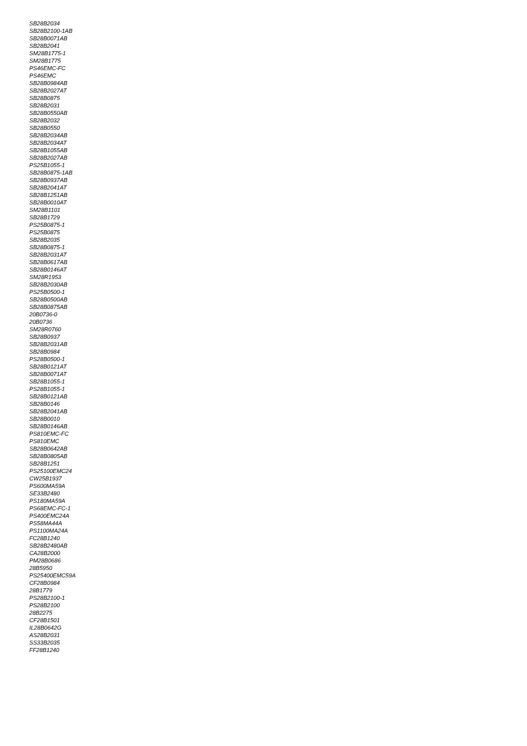SB28B2034
SB28B2100-1AB
SB28B0071AB
SB28B2041
SM28B1775-1
SM28B1775
PS46EMC-FC
PS46EMC
SB28B0984AB
SB28B2027AT
SB28B0875
SB28B2031
SB28B0550AB
SB28B2032
SB28B0550
SB28B2034AB
SB28B2034AT
SB28B1055AB
SB28B2027AB
PS25B1055-1
SB28B0875-1AB
SB28B0937AB
SB28B2041AT
SB28B1251AB
SB28B0010AT
SM28B1101
SB28B1729
PS25B0875-1
PS25B0875
SB28B2035
SB28B0875-1
SB28B2031AT
SB28B0617AB
SB28B0146AT
SM28R1953
SB28B2030AB
PS25B0500-1
SB28B0500AB
SB28B0875AB
20B0736-0
20B0736
SM28R0760
SB28B0937
SB28B2031AB
SB28B0984
PS28B0500-1
SB28B0121AT
SB28B0071AT
SB28B1055-1
PS28B1055-1
SB28B0121AB
SB28B0146
SB28B2041AB
SB28B0010
SB28B0146AB
PS810EMC-FC
PS810EMC
SB28B0642AB
SB28B0805AB
SB28B1251
PS25100EMC24
CW25B1937
PS600MA59A
SE33B2480
PS180MA59A
PS68EMC-FC-1
PS400EMC24A
PS58MA44A
PS1100MA24A
FC28B1240
SB28B2480AB
CA28B2000
PM28B0686
28B5950
PS25400EMC59A
CF28B0984
28B1779
PS28B2100-1
PS28B2100
28B2275
CF28B1501
IL28B0642G
AS28B2031
SS33B2035
FF28B1240